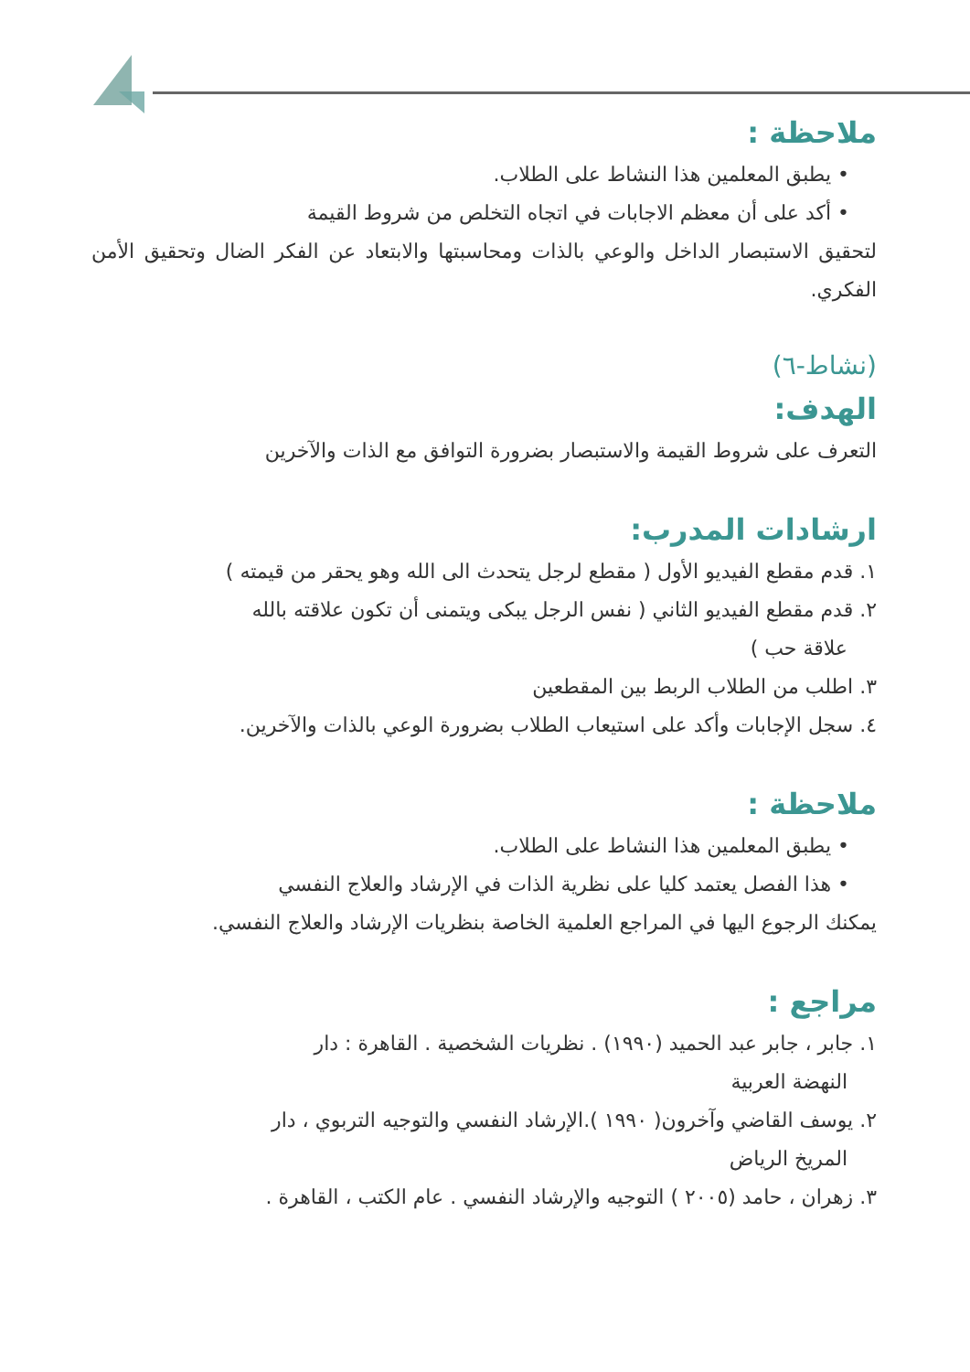ملاحظة :
• يطبق المعلمين هذا النشاط على الطلاب.
• أكد على أن معظم الاجابات في اتجاه التخلص من شروط القيمة
لتحقيق الاستبصار الداخل والوعي بالذات ومحاسبتها والابتعاد عن الفكر الضال وتحقيق الأمن الفكري.
(نشاط-٦)
الهدف:
التعرف على شروط القيمة والاستبصار بضرورة التوافق مع الذات والآخرين
ارشادات المدرب:
١. قدم مقطع الفيديو الأول ( مقطع لرجل يتحدث الى الله وهو يحقر من قيمته )
٢. قدم مقطع الفيديو الثاني ( نفس الرجل يبكى ويتمنى أن تكون علاقته بالله
علاقة حب )
٣. اطلب من الطلاب الربط بين المقطعين
٤. سجل الإجابات وأكد على استيعاب الطلاب بضرورة الوعي بالذات والآخرين.
ملاحظة :
• يطبق المعلمين هذا النشاط على الطلاب.
• هذا الفصل يعتمد كليا على نظرية الذات في الإرشاد والعلاج النفسي
يمكنك الرجوع اليها في المراجع العلمية الخاصة بنظريات الإرشاد والعلاج النفسي.
مراجع :
١. جابر ، جابر عبد الحميد (١٩٩٠) . نظريات الشخصية . القاهرة : دار
النهضة العربية
٢. يوسف القاضي وآخرون( ١٩٩٠ ).الإرشاد النفسي والتوجيه التربوي ، دار
المريخ الرياض
٣. زهران ، حامد (٢٠٠٥ ) التوجيه والإرشاد النفسي . عام الكتب ، القاهرة .